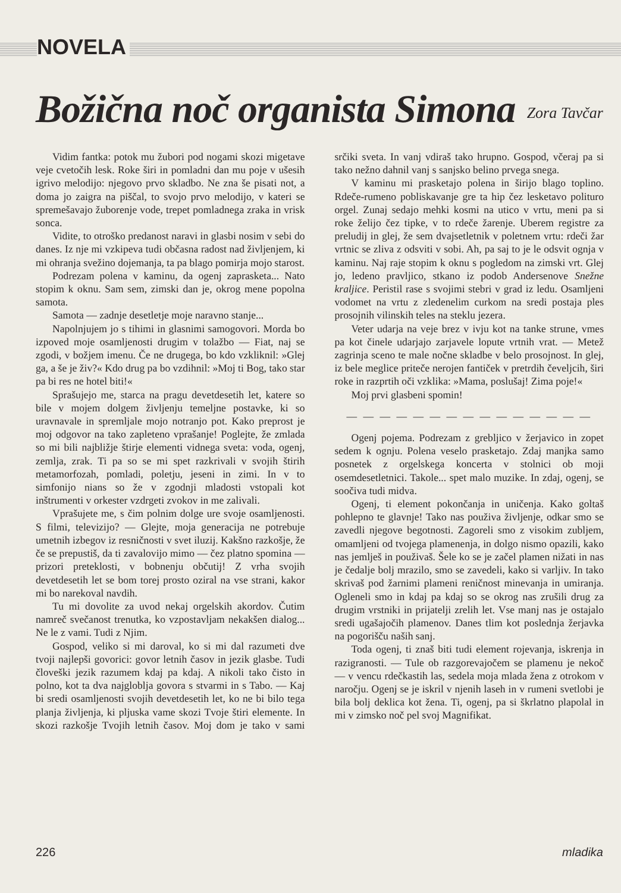NOVELA
Božična noč organista Simona Zora Tavčar
Vidim fantka: potok mu žubori pod nogami skozi migetave veje cvetočih lesk. Roke širi in pomladni dan mu poje v ušesih igrivo melodijo: njegovo prvo skladbo. Ne zna še pisati not, a doma jo zaigra na piščal, to svojo prvo melodijo, v kateri se spremešavajo žuborenje vode, trepet pomladnega zraka in vrisk sonca.
Vidite, to otroško predanost naravi in glasbi nosim v sebi do danes. Iz nje mi vzkipeva tudi občasna radost nad življenjem, ki mi ohranja svežino dojemanja, ta pa blago pomirja mojo starost.
Podrezam polena v kaminu, da ogenj zaprasketa... Nato stopim k oknu. Sam sem, zimski dan je, okrog mene popolna samota.
Samota — zadnje desetletje moje naravno stanje...
Napolnjujem jo s tihimi in glasnimi samogovori. Morda bo izpoved moje osamljenosti drugim v tolažbo — Fiat, naj se zgodi, v božjem imenu. Če ne drugega, bo kdo vzkliknil: »Glej ga, a še je živ?« Kdo drug pa bo vzdihnil: »Moj ti Bog, tako star pa bi res ne hotel biti!«
Sprašujejo me, starca na pragu devetdesetih let, katere so bile v mojem dolgem življenju temeljne postavke, ki so uravnavale in spremljale mojo notranjo pot. Kako preprost je moj odgovor na tako zapleteno vprašanje! Poglejte, že zmlada so mi bili najbližje štirje elementi vidnega sveta: voda, ogenj, zemlja, zrak. Ti pa so se mi spet razkrivali v svojih štirih metamorfozah, pomladi, poletju, jeseni in zimi. In v to simfonijo nians so že v zgodnji mladosti vstopali kot inštrumenti v orkester vzdrgeti zvokov in me zalivali.
Vprašujete me, s čim polnim dolge ure svoje osamljenosti. S filmi, televizijo? — Glejte, moja generacija ne potrebuje umetnih izbegov iz resničnosti v svet iluzij. Kakšno razkošje, že če se prepustiš, da ti zavalovijo mimo — čez platno spomina — prizori preteklosti, v bobnenju občutij! Z vrha svojih devetdesetih let se bom torej prosto oziral na vse strani, kakor mi bo narekoval navdih.
Tu mi dovolite za uvod nekaj orgelskih akordov. Čutim namreč svečanost trenutka, ko vzpostavljam nekakšen dialog... Ne le z vami. Tudi z Njim.
Gospod, veliko si mi daroval, ko si mi dal razumeti dve tvoji najlepši govorici: govor letnih časov in jezik glasbe. Tudi človeški jezik razumem kdaj pa kdaj. A nikoli tako čisto in polno, kot ta dva najgloblja govora s stvarmi in s Tabo. — Kaj bi sredi osamljenosti svojih devetdesetih let, ko ne bi bilo tega planja življenja, ki pljuska vame skozi Tvoje štiri elemente. In skozi razkošje Tvojih letnih časov. Moj dom je tako v sami srčiki sveta. In vanj vdiraš tako hrupno. Gospod, včeraj pa si tako nežno dahnil vanj s sanjsko belino prvega snega.
V kaminu mi prasketajo polena in širijo blago toplino. Rdeče-rumeno pobliskavanje gre ta hip čez lesketavo polituro orgel. Zunaj sedajo mehki kosmi na utico v vrtu, meni pa si roke želijo čez tipke, v to rdeče žarenje. Uberem registre za preludij in glej, že sem dvajsetletnik v poletnem vrtu: rdeči žar vrtnic se zliva z odsviti v sobi. Ah, pa saj to je le odsvit ognja v kaminu. Naj raje stopim k oknu s pogledom na zimski vrt. Glej jo, ledeno pravljico, stkano iz podob Andersenove Snežne kraljice. Peristil rase s svojimi stebri v grad iz ledu. Osamljeni vodomet na vrtu z zledenelim curkom na sredi postaja ples prosojnih vilinskih teles na steklu jezera.
Veter udarja na veje brez v ivju kot na tanke strune, vmes pa kot činele udarjajo zarjavele lopute vrtnih vrat. — Metež zagrinja sceno te male nočne skladbe v belo prosojnost. In glej, iz bele meglice priteče nerojen fantiček v pretrdih čeveljcih, širi roke in razprtih oči vzklika: »Mama, poslušaj! Zima poje!«
Moj prvi glasbeni spomin!
— — — — — — — — — — — — — — —
Ogenj pojema. Podrezam z grebljico v žerjavico in zopet sedem k ognju. Polena veselo prasketajo. Zdaj manjka samo posnetek z orgelskega koncerta v stolnici ob moji osemdesetletnici. Takole... spet malo muzike. In zdaj, ogenj, se soočiva tudi midva.
Ogenj, ti element pokončanja in uničenja. Kako goltaš pohlepno te glavnje! Tako nas použiva življenje, odkar smo se zavedli njegove begotnosti. Zagoreli smo z visokim zubljem, omamljeni od tvojega plamenenja, in dolgo nismo opazili, kako nas jemlješ in použivaš. Šele ko se je začel plamen nižati in nas je čedalje bolj mrazilo, smo se zavedeli, kako si varljiv. In tako skrivaš pod žarnimi plameni reničnost minevanja in umiranja. Ogleneli smo in kdaj pa kdaj so se okrog nas zrušili drug za drugim vrstniki in prijatelji zrelih let. Vse manj nas je ostajalo sredi ugašajočih plamenov. Danes tlim kot poslednja žerjavka na pogorišču naših sanj.
Toda ogenj, ti znaš biti tudi element rojevanja, iskrenja in razigranosti. — Tule ob razgorevajočem se plamenu je nekoč — v vencu rdečkastih las, sedela moja mlada žena z otrokom v naročju. Ogenj se je iskril v njenih laseh in v rumeni svetlobi je bila bolj deklica kot žena. Ti, ogenj, pa si škrlatno plapolal in mi v zimsko noč pel svoj Magnifikat.
226 mladika